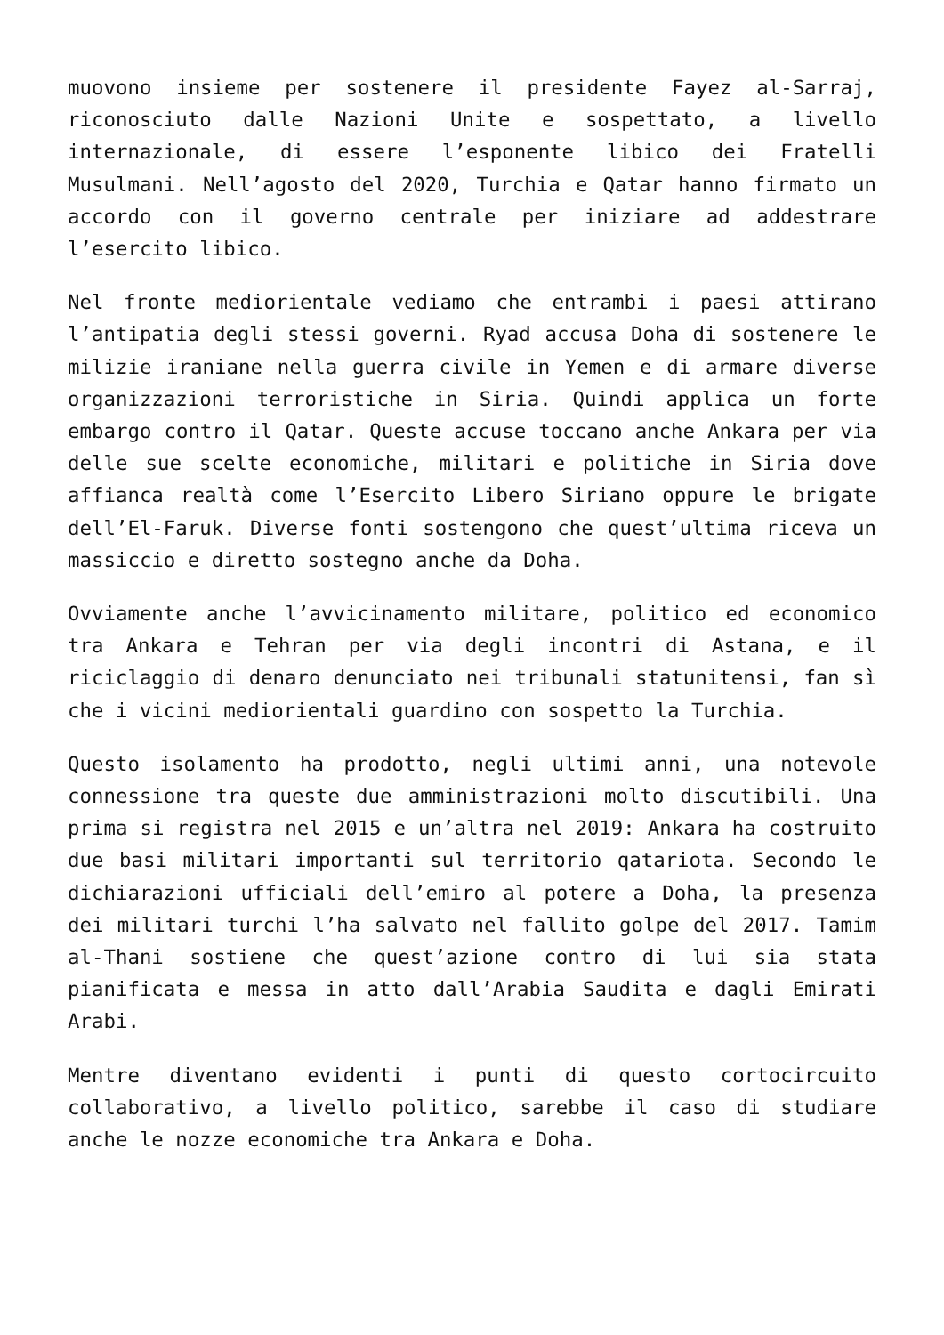muovono insieme per sostenere il presidente Fayez al-Sarraj, riconosciuto dalle Nazioni Unite e sospettato, a livello internazionale, di essere l’esponente libico dei Fratelli Musulmani. Nell’agosto del 2020, Turchia e Qatar hanno firmato un accordo con il governo centrale per iniziare ad addestrare l’esercito libico.
Nel fronte mediorientale vediamo che entrambi i paesi attirano l’antipatia degli stessi governi. Ryad accusa Doha di sostenere le milizie iraniane nella guerra civile in Yemen e di armare diverse organizzazioni terroristiche in Siria. Quindi applica un forte embargo contro il Qatar. Queste accuse toccano anche Ankara per via delle sue scelte economiche, militari e politiche in Siria dove affianca realtà come l’Esercito Libero Siriano oppure le brigate dell’El-Faruk. Diverse fonti sostengono che quest’ultima riceva un massiccio e diretto sostegno anche da Doha.
Ovviamente anche l’avvicinamento militare, politico ed economico tra Ankara e Tehran per via degli incontri di Astana, e il riciclaggio di denaro denunciato nei tribunali statunitensi, fan sì che i vicini mediorientali guardino con sospetto la Turchia.
Questo isolamento ha prodotto, negli ultimi anni, una notevole connessione tra queste due amministrazioni molto discutibili. Una prima si registra nel 2015 e un’altra nel 2019: Ankara ha costruito due basi militari importanti sul territorio qatariota. Secondo le dichiarazioni ufficiali dell’emiro al potere a Doha, la presenza dei militari turchi l’ha salvato nel fallito golpe del 2017. Tamim al-Thani sostiene che quest’azione contro di lui sia stata pianificata e messa in atto dall’Arabia Saudita e dagli Emirati Arabi.
Mentre diventano evidenti i punti di questo cortocircuito collaborativo, a livello politico, sarebbe il caso di studiare anche le nozze economiche tra Ankara e Doha.